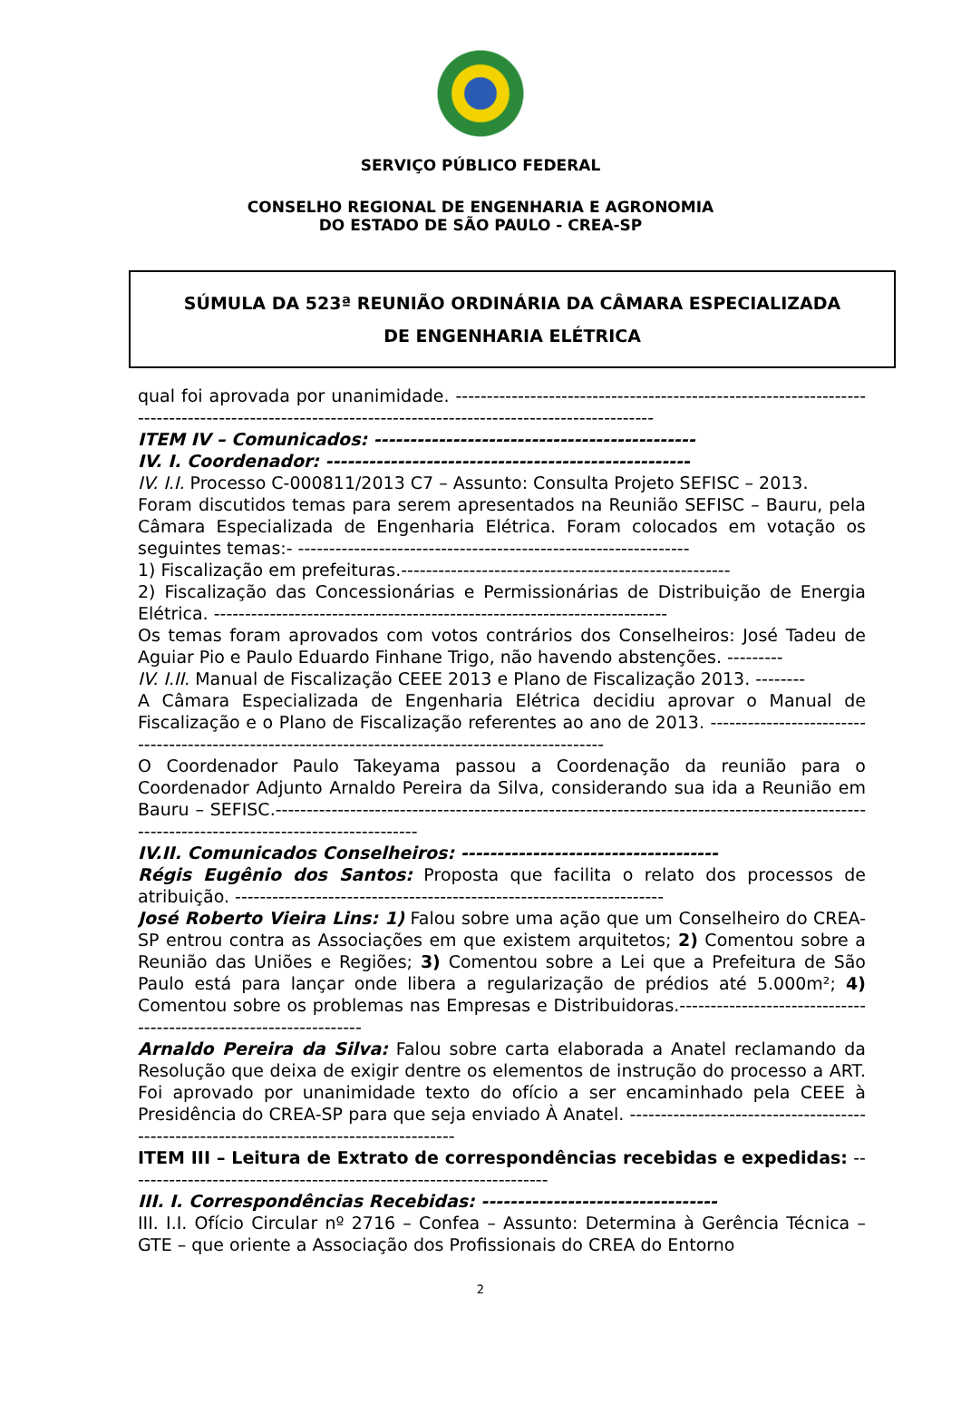SERVIÇO PÚBLICO FEDERAL
CONSELHO REGIONAL DE ENGENHARIA E AGRONOMIA
DO ESTADO DE SÃO PAULO - CREA-SP
SÚMULA DA 523ª REUNIÃO ORDINÁRIA DA CÂMARA ESPECIALIZADA
DE ENGENHARIA ELÉTRICA
qual foi aprovada por unanimidade. -----------------------------------------------------------------------------------------------------------------------------------------------------
ITEM IV – Comunicados: ---------------------------------------------
IV. I. Coordenador: ---------------------------------------------------
IV. I.I. Processo C-000811/2013 C7 – Assunto: Consulta Projeto SEFISC – 2013.
Foram discutidos temas para serem apresentados na Reunião SEFISC – Bauru, pela Câmara Especializada de Engenharia Elétrica. Foram colocados em votação os seguintes temas:- ---------------------------------------------------------------
1) Fiscalização em prefeituras.-----------------------------------------------------
2) Fiscalização das Concessionárias e Permissionárias de Distribuição de Energia Elétrica. -------------------------------------------------------------------------
Os temas foram aprovados com votos contrários dos Conselheiros: José Tadeu de Aguiar Pio e Paulo Eduardo Finhane Trigo, não havendo abstenções. ---------
IV. I.II. Manual de Fiscalização CEEE 2013 e Plano de Fiscalização 2013. --------
A Câmara Especializada de Engenharia Elétrica decidiu aprovar o Manual de Fiscalização e o Plano de Fiscalização referentes ao ano de 2013. ----------------------------------------------------------------------------------------------------
O Coordenador Paulo Takeyama passou a Coordenação da reunião para o Coordenador Adjunto Arnaldo Pereira da Silva, considerando sua ida a Reunião em Bauru – SEFISC.--------------------------------------------------------------------------------------------------------------------------------------------
IV.II. Comunicados Conselheiros: ------------------------------------
Régis Eugênio dos Santos: Proposta que facilita o relato dos processos de atribuição. ---------------------------------------------------------------------
José Roberto Vieira Lins: 1) Falou sobre uma ação que um Conselheiro do CREA-SP entrou contra as Associações em que existem arquitetos; 2) Comentou sobre a Reunião das Uniões e Regiões; 3) Comentou sobre a Lei que a Prefeitura de São Paulo está para lançar onde libera a regularização de prédios até 5.000m²; 4) Comentou sobre os problemas nas Empresas e Distribuidoras.------------------------------------------------------------------
Arnaldo Pereira da Silva: Falou sobre carta elaborada a Anatel reclamando da Resolução que deixa de exigir dentre os elementos de instrução do processo a ART. Foi aprovado por unanimidade texto do ofício a ser encaminhado pela CEEE à Presidência do CREA-SP para que seja enviado À Anatel. -----------------------------------------------------------------------------------------
ITEM III – Leitura de Extrato de correspondências recebidas e expedidas: --------------------------------------------------------------------
III. I. Correspondências Recebidas: ---------------------------------
III. I.I. Ofício Circular nº 2716 – Confea – Assunto: Determina à Gerência Técnica – GTE – que oriente a Associação dos Profissionais do CREA do Entorno
2